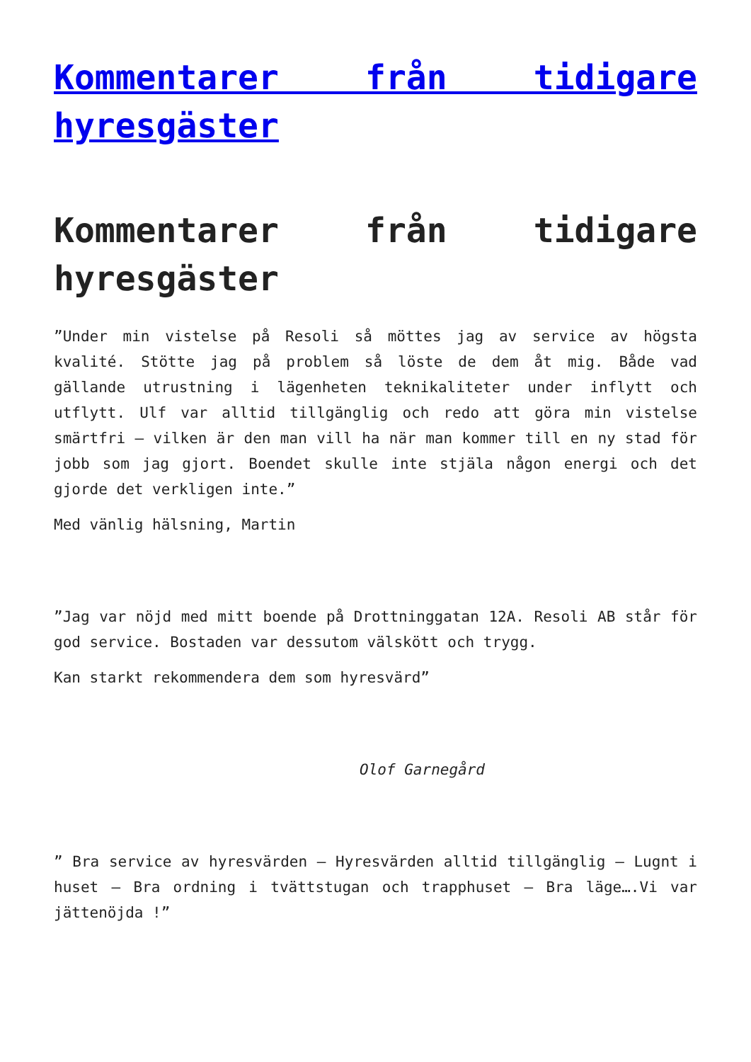Kommentarer från tidigare hyresgäster
Kommentarer från tidigare hyresgäster
”Under min vistelse på Resoli så möttes jag av service av högsta kvalité. Stötte jag på problem så löste de dem åt mig. Både vad gällande utrustning i lägenheten teknikaliteter under inflytt och utflytt. Ulf var alltid tillgänglig och redo att göra min vistelse smärtfri – vilken är den man vill ha när man kommer till en ny stad för jobb som jag gjort. Boendet skulle inte stjäla någon energi och det gjorde det verkligen inte.”
Med vänlig hälsning, Martin
”Jag var nöjd med mitt boende på Drottninggatan 12A. Resoli AB står för god service. Bostaden var dessutom välskött och trygg.
Kan starkt rekommendera dem som hyresvärd”
Olof Garnegård
” Bra service av hyresvärden – Hyresvärden alltid tillgänglig – Lugnt i huset – Bra ordning i tvättstugan och trapphuset – Bra läge….Vi var jättenöjda !”